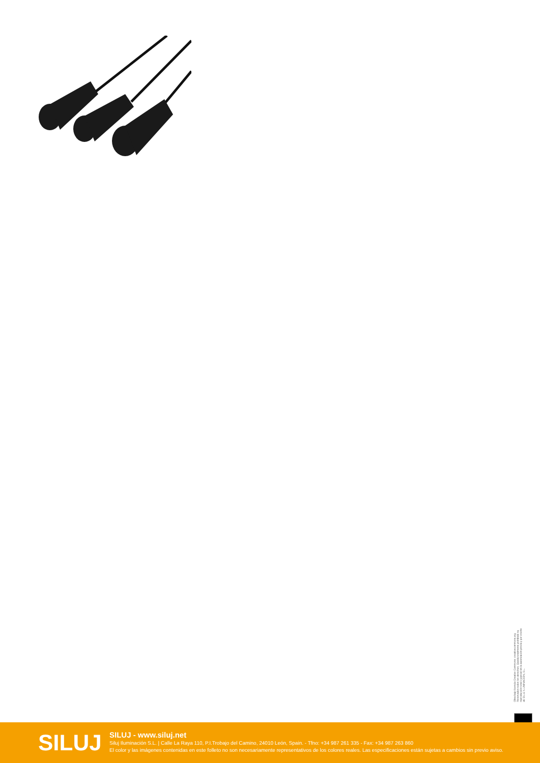Obra bajo licencia Creative Commons: creativecommons.org Reservados todos los derechos. Queda totalmente prohibido su reproducción total o parcial sin la autorización previa y por escrito de SILUJ ILUMINACIÓN, S.L.
SILUJ
SILUJ - www.siluj.net
Siluj Iluminación S.L. | Calle La Raya 110, P.I.Trobajo del Camino, 24010 León, Spain. - Tfno: +34 987 261 335 - Fax: +34 987 263 860
El color y las imágenes contenidas en este folleto no son necesariamente representativos de los colores reales. Las especificaciones están sujetas a cambios sin previo aviso.